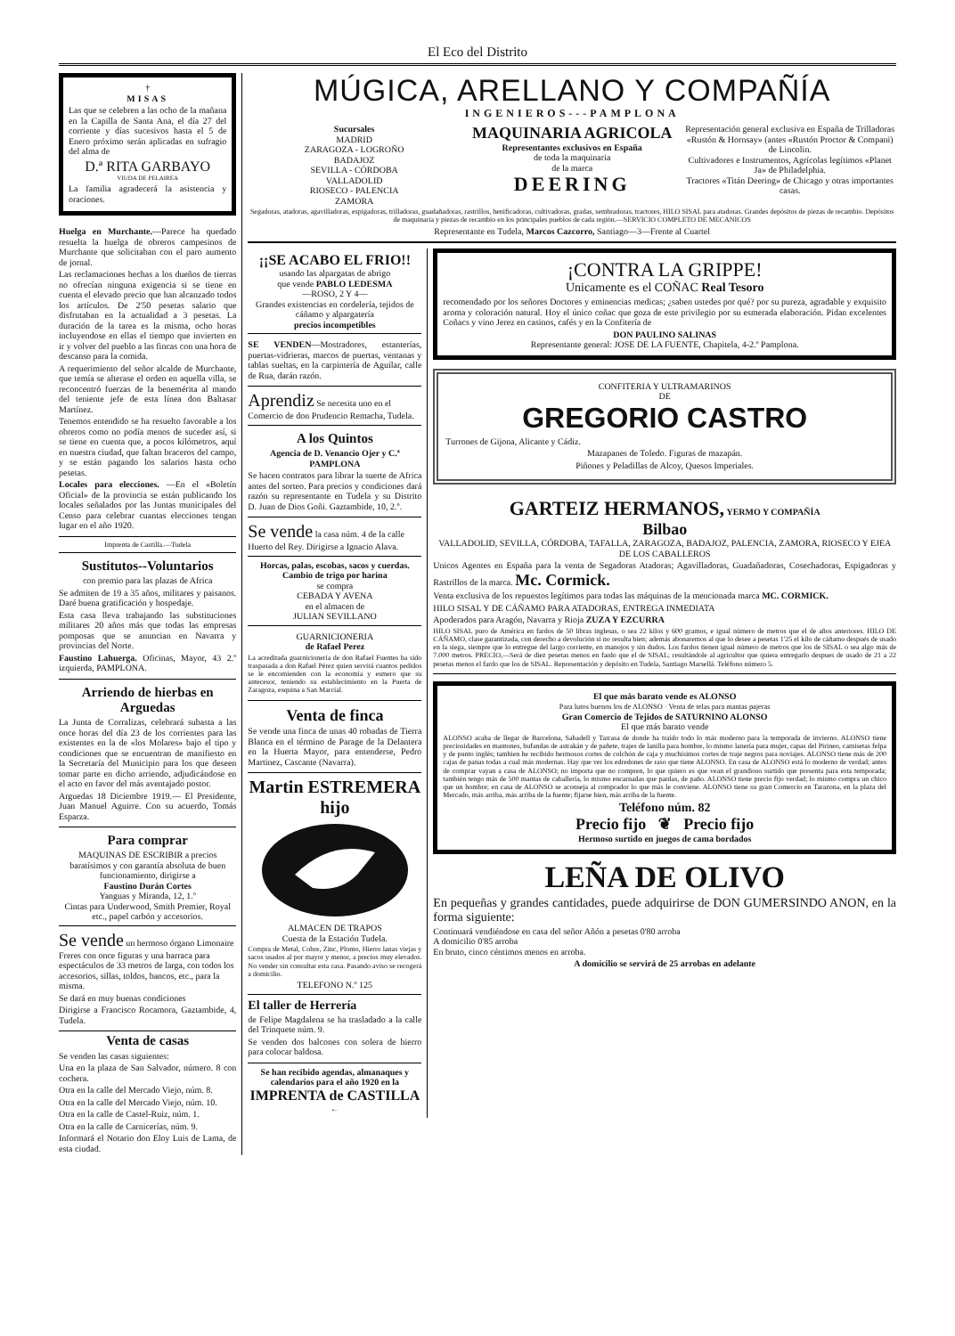El Eco del Distrito
†
MISAS
Las que se celebren a las ocho de la mañana en la Capilla de Santa Ana, el día 27 del corriente y días sucesivos hasta el 5 de Enero próximo serán aplicadas en sufragio del alma de
D.ª RITA GARBAYO
VIUDA DE PELAIREA
La familia agradecerá la asistencia y oraciones.
Huelga en Murchante.—Parece ha quedado resuelta la huelga de obreros campesinos de Murchante que solicitaban con el paro aumento de jornal.
Las reclamaciones hechas a los dueños de tierras no ofrecían ninguna exigencia si se tiene en cuenta el elevado precio que han alcanzado todos los artículos. De 2'50 pesetas salario que disfrutaban en la actualidad a 3 pesetas. La duración de la tarea es la misma, ocho horas incluyendose en ellas el tiempo que invierten en ir y volver del pueblo a las fincas con una hora de descanso para la comida.
A requerimiento del señor alcalde de Murchante, que temía se alterase el orden en aquella villa, se reconcentró fuerzas de la benemérita al mando del teniente jefe de esta línea don Baltasar Martínez.
Tenemos entendido se ha resuelto favorable a los obreros como no podía menos de suceder así, si se tiene en cuenta que, a pocos kilómetros, aquí en nuestra ciudad, que faltan braceros del campo, y se están pagando los salarios hasta ocho pesetas.
Locales para elecciones. —En el «Boletín Oficial» de la provincia se están publicando los locales señalados por las Juntas municipales del Censo para celebrar cuantas elecciones tengan lugar en el año 1920.
Imprenta de Castilla.—Tudela
Sustitutos--Voluntarios
con premio para las plazas de Africa
Se admiten de 19 a 35 años, militares y paisanos. Daré buena gratificación y hospedaje.
Esta casa lleva trabajando las substituciones militares 20 años más que todas las empresas pomposas que se anuncian en Navarra y provincias del Norte.
Faustino Lahuerga. Oficinas, Mayor, 43 2.º izquierda, PAMPLONA.
Arriendo de hierbas en Arguedas
La Junta de Corralizas, celebrará subasta a las once horas del día 23 de los corrientes para las existentes en la de «los Molares» bajo el tipo y condiciones que se encuentran de manifiesto en la Secretaría del Municipio para los que deseen tomar parte en dicho arriendo, adjudicándose en el acto en favor del más aventajado postor.
Arguedas 18 Diciembre 1919.— El Presidente, Juan Manuel Aguirre. Con su acuerdo, Tomás Esparza.
Para comprar
MAQUINAS DE ESCRIBIR a precios baratísimos y con garantía absoluta de buen funcionamiento, dirigirse a
Faustino Durán Cortes
Yanguas y Miranda, 12, 1.º
Cintas para Underwood, Smith Premier, Royal etc., papel carbón y accesorios.
Se vende un hermoso órgano Limonaire Freres con once figuras y una barraca para espectáculos de 33 metros de larga, con todos los accesorios, sillas, toldos, bancos, etc., para la misma.
Se dará en muy buenas condiciones
Dirigirse a Francisco Rocamora, Gaztambide, 4, Tudela.
Venta de casas
Se venden las casas siguientes:
Una en la plaza de San Salvador, número. 8 con cochera.
Otra en la calle del Mercado Viejo, núm. 8.
Otra en la calle del Mercado Viejo, núm. 10.
Otra en la calle de Castel-Ruiz, núm. 1.
Otra en la calle de Carnicerías, núm. 9.
Informará el Notario don Eloy Luis de Lama, de esta ciudad.
MÚGICA, ARELLANO Y COMPAÑÍA
INGENIEROS---PAMPLONA
Sucursales
MADRID
ZARAGOZA - LOGROÑO
BADAJOZ
SEVILLA - CÓRDOBA
VALLADOLID
RIOSECO - PALENCIA
ZAMORA
MAQUINARIA AGRICOLA
Representantes exclusivos en España
de toda la maquinaria
de la marca
DEERING
Representación general exclusiva en España de Trilladoras «Rustón & Hornsay» (antes «Rustón Proctor & Compani) de Lincolin.
Cultivadores e Instrumentos, Agrícolas legítimos «Planet Ja» de Philadelphia.
Tractores «Titán Deering» de Chicago y otras importantes casas.
Segadoras, atadoras, agavilladoras, espigadoras, trilladoras, guadañadoras, rastrillos, henificadoras, cultivadoras, gradas, sembradoras, tractores, HILO SISAL para atadoras. Grandes depósitos de piezas de recambio. Depósitos de maquinaria y piezas de recambio en los principales pueblos de cada región.—SERVICIO COMPLETO DE MECANICOS
Representante en Tudela, Marcos Cazcorro, Santiago—3—Frente al Cuartel
¡¡SE ACABO EL FRIO!!
usando las alpargatas de abrigo
que vende PABLO LEDESMA
—ROSO, 2 Y 4—
Grandes existencias en cordelería, tejidos de cáñamo y alpargatería
precios incompetibles
SE VENDEN—Mostradores, estanterías, puertas-vidrieras, marcos de puertas, ventanas y tablas sueltas, en la carpintería de Aguilar, calle de Rua, darán razón.
Aprendiz Se necesita uno en el Comercio de don Prudencio Remacha, Tudela.
A los Quintos
Agencia de D. Venancio Ojer y C.ª PAMPLONA
Se hacen contratos para librar la suerte de Africa antes del sorteo. Para precios y condiciones dará razón su representante en Tudela y su Distrito D. Juan de Dios Goñi. Gaztambide, 10, 2.º.
Se vende la casa núm. 4 de la calle Huerto del Rey. Dirigirse a Ignacio Alava.
Horcas, palas, escobas, sacos y cuerdas.
Cambio de trigo por harina
se compra
CEBADA Y AVENA
en el almacen de
JULIAN SEVILLANO
GUARNICIONERIA
de Rafael Perez
La acreditada guarnicionería de don Rafael Fuentes ha sido traspasada a don Rafael Pérez quien servirá cuantos pedidos se le encomienden con la economía y esmero que su antecesor, teniendo su establecimiento en la Puerta de Zaragoza, esquina a San Marcial.
Venta de finca
Se vende una finca de unas 40 robadas de Tierra Blanca en el término de Parage de la Delantera en la Huerta Mayor, para entenderse, Pedro Martinez, Cascante (Navarra).
Martin ESTREMERA hijo ALMACEN DE TRAPOS
Cuesta de la Estación Tudela.
Compra de Metal, Cobre, Zinc, Plomo, Hierro lanas viejas y sacos usados al por mayor y menor, a precios muy elevados. No vender sin consultar esta casa. Pasando aviso se recogerá a domicilio.
TELEFONO N.º 125
El taller de Herrería
de Felipe Magdalena se ha trasladado a la calle del Trinquete núm. 9.
Se venden dos balcones con solera de hierro para colocar baldosa.
Se han recibido agendas, almanaques y calendarios para el año 1920 en la
IMPRENTA de CASTILLA ←
¡CONTRA LA GRIPPE!
Unicamente es el COÑAC Real Tesoro
recomendado por los señores Doctores y eminencias medicas; ¿saben ustedes por qué? por su pureza, agradable y exquisito aroma y coloración natural. Hoy el único coñac que goza de este privilegio por su esmerada elaboración. Pidan excelentes Coñacs y vino Jerez en casinos, cafés y en la Confitería de
DON PAULINO SALINAS
Representante general: JOSE DE LA FUENTE, Chapitela, 4-2.º Pamplona.
CONFITERIA Y ULTRAMARINOS
DE
GREGORIO CASTRO
Turrones de Gijona, Alicante y Cádiz.
Mazapanes de Toledo. Figuras de mazapán.
Piñones y Peladillas de Alcoy, Quesos Imperiales.
GARTEIZ HERMANOS, YERMO Y COMPAÑÍA
Bilbao
VALLADOLID, SEVILLA, CÓRDOBA, TAFALLA, ZARAGOZA, BADAJOZ, PALENCIA, ZAMORA, RIOSECO Y EJEA DE LOS CABALLEROS
Unicos Agentes en España para la venta de Segadoras Atadoras; Agavilladoras, Guadañadoras, Cosechadoras, Espigadoras y Rastrillos de la marca. Mc. Cormick.
Venta exclusiva de los repuestos legítimos para todas las máquinas de la mencionada marca MC. CORMICK.
HILO SISAL Y DE CÁÑAMO PARA ATADORAS, ENTREGA INMEDIATA
Apoderados para Aragón, Navarra y Rioja ZUZA Y EZCURRA
HILO SISAL puro de América en fardos de 50 libras inglesas, o sea 22 kilos y 600 gramos, e igual número de metros que el de años anteriores. HILO DE CÁÑAMO, clase garantizada, con derecho a devolución si no resulta bien; además abonaremos al que lo desee a pesetas 1'25 el kilo de cáñamo después de usado en la siega, siempre que lo entregue del largo corriente, en manojos y sin dudos. Los fardos tienen igual número de metros que los de SISAL o sea algo más de 7.000 metros. PRECIO,—Será de diez pesetas menos en fardo que el de SISAL; resultándole al agricultor que quiera entregarlo despues de usado de 21 a 22 pesetas menos el fardo que los de SISAL. Representación y depósito en Tudela, Santiago Marsellá. Teléfono número 5.
El que más barato vende es ALONSO
Para lutos buenos los de ALONSO · Venta de telas para mantas pajeras
Gran Comercio de Tejidos de SATURNINO ALONSO
El que más barato vende
ALONSO acaba de llegar de Barcelona, Sabadell y Tarrasa de donde ha traído todo lo más moderno para la temporada de invierno. ALONSO tiene preciosidades en mantones, bufandas de astrakán y de pañete, trajes de lanilla para hombre, lo mismo lanería para mujer, capas del Pirineo, camisetas felpa y de punto inglés; tambien he recibido hermosos cortes de colchón de caja y muchísimos cortes de traje negros para noviajes. ALONSO tiene más de 200 cajas de panas todas a cual más modernas. Hay que ver los edredones de raso que tiene ALONSO. En casa de ALONSO está lo moderno de verdad; antes de comprar vayan a casa de ALONSO; no importa que no compren, lo que quiero es que vean el grandioso surtido que presenta para esta temporada; también tengo más de 500 mantas de caballería, lo mismo encarnadas que pardas, de paño. ALONSO tiene precio fijo verdad; lo mismo compra un chico que un hombre; en casa de ALONSO se aconseja al comprador lo que más le conviene. ALONSO tiene su gran Comercio en Tarazona, en la plaza del Mercado, más arriba, más arriba de la fuente; fijarse bien, más arriba de la fuente.
Teléfono núm. 82
Precio fijo ❦ Precio fijo
Hermoso surtido en juegos de cama bordados
LEÑA DE OLIVO
En pequeñas y grandes cantidades, puede adquirirse de DON GUMERSINDO ANON, en la forma siguiente:
Continuará vendiéndose en casa del señor Añón a pesetas 0'80 arroba
A domicilio 0'85 arroba
En bruto, cinco céntimos menos en arroba.
A domicilio se servirá de 25 arrobas en adelante